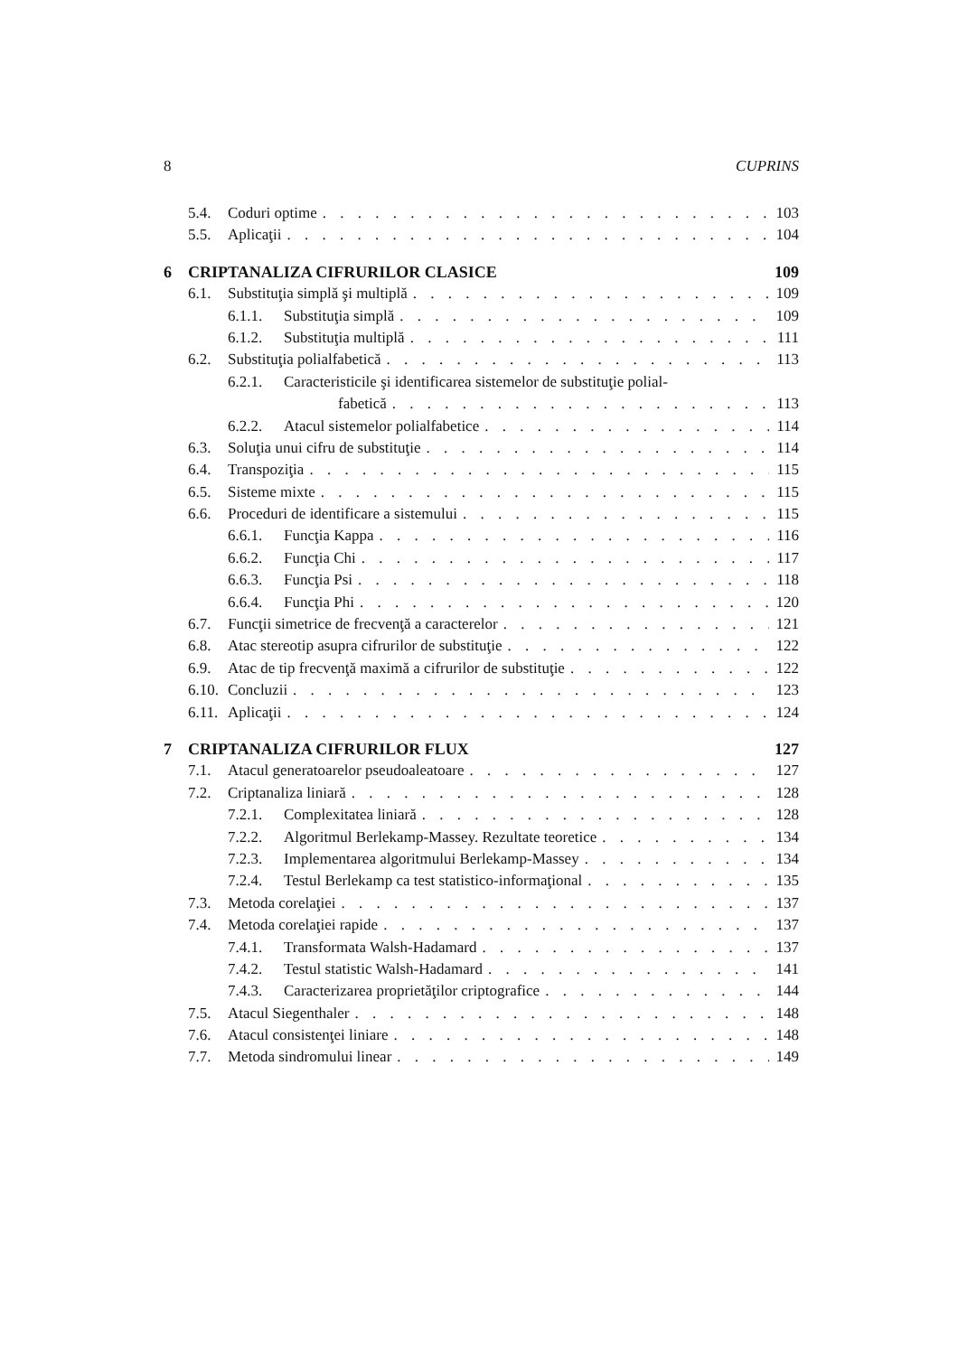8 CUPRINS
5.4. Coduri optime 103
5.5. Aplicaţii 104
6 CRIPTANALIZA CIFRURILOR CLASICE 109
6.1. Substituţia simplă şi multiplă 109
6.1.1. Substituţia simplă 109
6.1.2. Substituţia multiplă 111
6.2. Substituţia polialfabetică 113
6.2.1. Caracteristicile şi identificarea sistemelor de substituţie polial-
fabetică 113
6.2.2. Atacul sistemelor polialfabetice 114
6.3. Soluţia unui cifru de substituţie 114
6.4. Transpoziţia 115
6.5. Sisteme mixte 115
6.6. Proceduri de identificare a sistemului 115
6.6.1. Funcţia Kappa 116
6.6.2. Funcţia Chi 117
6.6.3. Funcţia Psi 118
6.6.4. Funcţia Phi 120
6.7. Funcţii simetrice de frecvenţă a caracterelor 121
6.8. Atac stereotip asupra cifrurilor de substituţie 122
6.9. Atac de tip frecvenţă maximă a cifrurilor de substituţie 122
6.10. Concluzii 123
6.11. Aplicaţii 124
7 CRIPTANALIZA CIFRURILOR FLUX 127
7.1. Atacul generatoarelor pseudoaleatoare 127
7.2. Criptanaliza liniară 128
7.2.1. Complexitatea liniară 128
7.2.2. Algoritmul Berlekamp-Massey. Rezultate teoretice 134
7.2.3. Implementarea algoritmului Berlekamp-Massey 134
7.2.4. Testul Berlekamp ca test statistico-informaţional 135
7.3. Metoda corelaţiei 137
7.4. Metoda corelaţiei rapide 137
7.4.1. Transformata Walsh-Hadamard 137
7.4.2. Testul statistic Walsh-Hadamard 141
7.4.3. Caracterizarea proprietăţilor criptografice 144
7.5. Atacul Siegenthaler 148
7.6. Atacul consistenţei liniare 148
7.7. Metoda sindromului linear 149